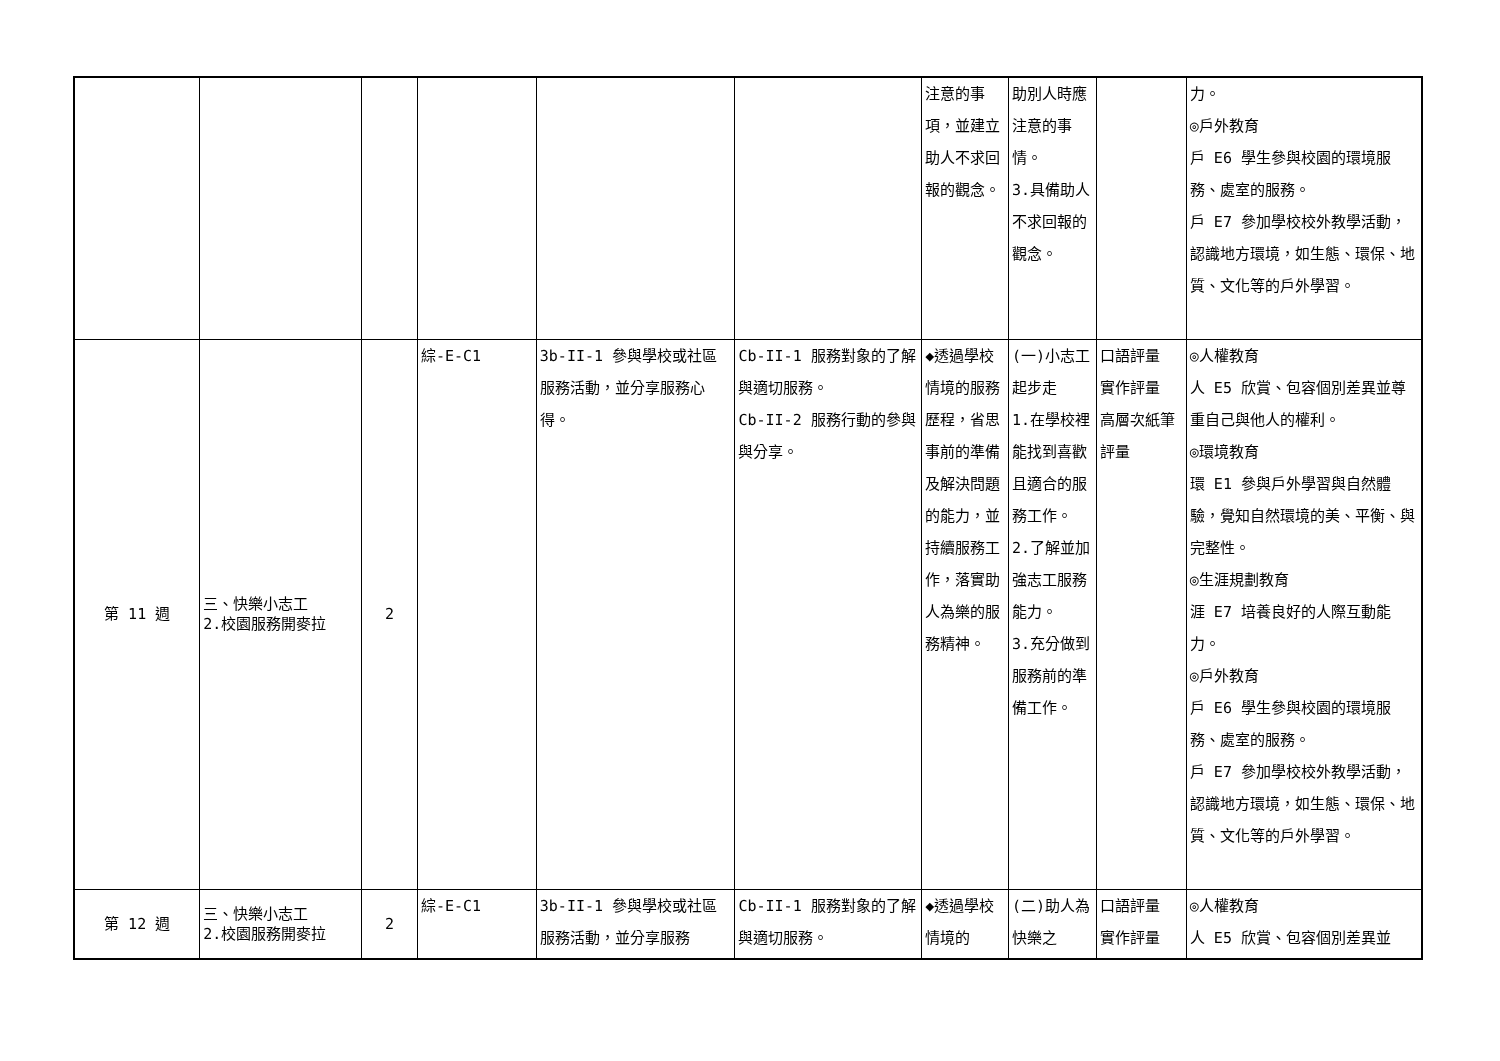| | | | | | | 注意的事項，並建立助人不求回報的觀念。 | 助別人時應注意的事情。 3.具備助人不求回報的觀念。 | | 力。 ◎戶外教育 戶 E6 學生參與校園的環境服務、處室的服務。 戶 E7 參加學校校外教學活動，認識地方環境，如生態、環保、地質、文化等的戶外學習。 |
| 第 11 週 | 三、快樂小志工 2.校園服務開麥拉 | 2 | 綜-E-C1 | 3b-II-1 參與學校或社區服務活動，並分享服務心得。 | Cb-II-1 服務對象的了解與適切服務。 Cb-II-2 服務行動的參與與分享。 | ◆透過學校情境的服務歷程，省思事前的準備及解決問題的能力，並持續服務工作，落實助人為樂的服務精神。 | (一)小志工起步走 1.在學校裡能找到喜歡且適合的服務工作。 2.了解並加強志工服務能力。 3.充分做到服務前的準備工作。 | 口語評量 實作評量 高層次紙筆評量 | ◎人權教育 人 E5 欣賞、包容個別差異並尊重自己與他人的權利。 ◎環境教育 環 E1 參與戶外學習與自然體驗，覺知自然環境的美、平衡、與完整性。 ◎生涯規劃教育 涯 E7 培養良好的人際互動能力。 ◎戶外教育 戶 E6 學生參與校園的環境服務、處室的服務。 戶 E7 參加學校校外教學活動，認識地方環境，如生態、環保、地質、文化等的戶外學習。 |
| 第 12 週 | 三、快樂小志工 2.校園服務開麥拉 | 2 | 綜-E-C1 | 3b-II-1 參與學校或社區服務活動，並分享服務 | Cb-II-1 服務對象的了解與適切服務。 | ◆透過學校情境的 | (二)助人為快樂之 | 口語評量 實作評量 | ◎人權教育 人 E5 欣賞、包容個別差異並 |